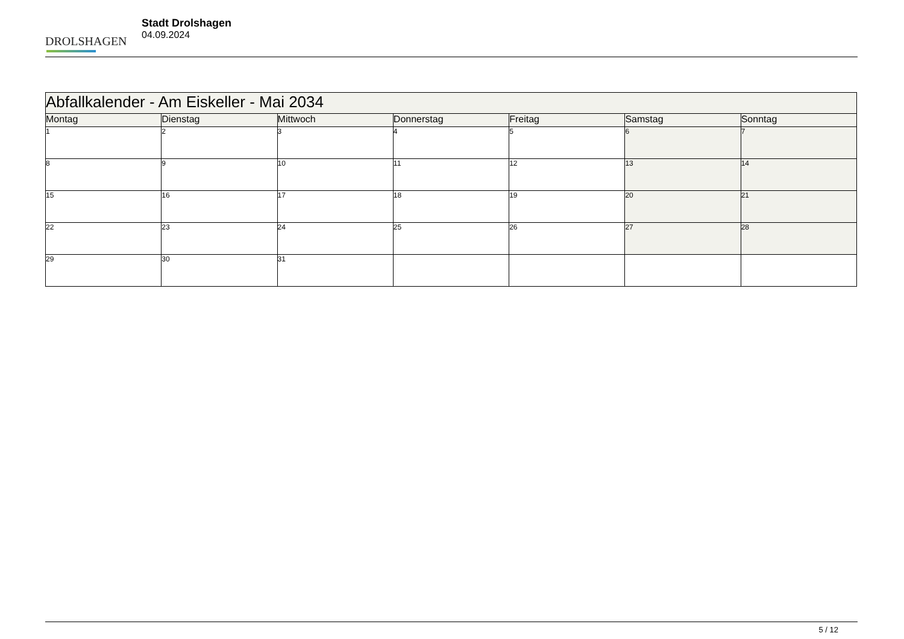DROLSHAGEN
Stadt Drolshagen
04.09.2024
| Abfallkalender - Am Eiskeller - Mai 2034 | | | | | | |
| --- | --- | --- | --- | --- | --- | --- |
| Montag | Dienstag | Mittwoch | Donnerstag | Freitag | Samstag | Sonntag |
| 1 | 2 | 3 | 4 | 5 | 6 | 7 |
| 8 | 9 | 10 | 11 | 12 | 13 | 14 |
| 15 | 16 | 17 | 18 | 19 | 20 | 21 |
| 22 | 23 | 24 | 25 | 26 | 27 | 28 |
| 29 | 30 | 31 | | | | |
5 / 12